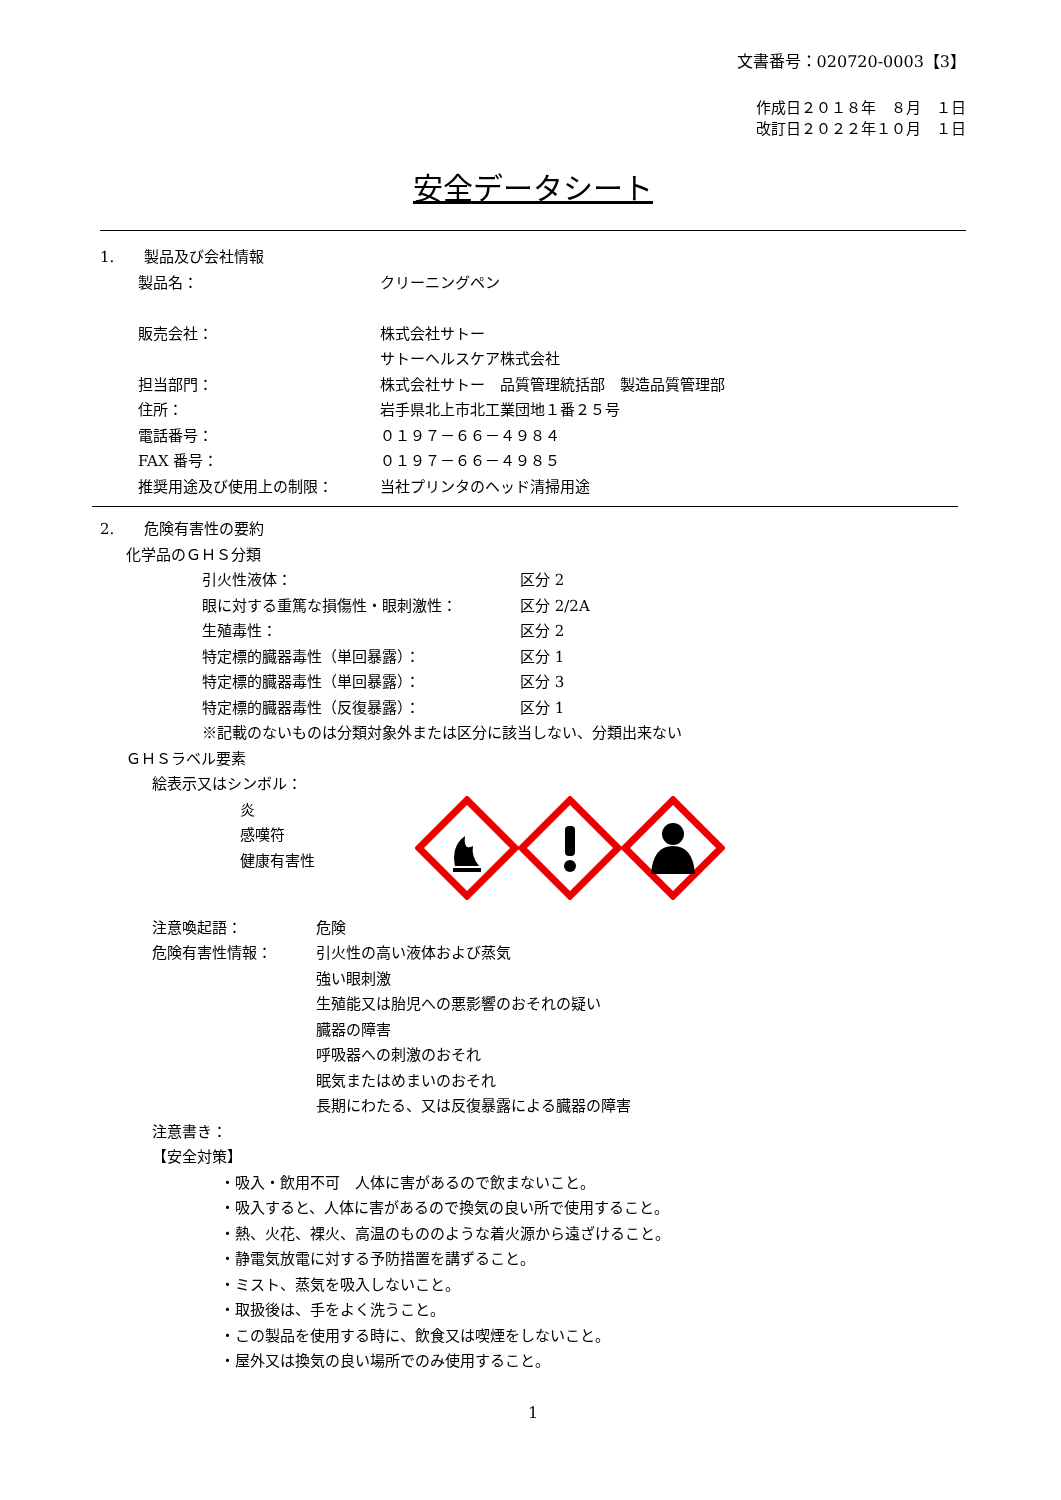文書番号：020720-0003【3】
作成日２０１８年　８月　１日
改訂日２０２２年１０月　１日
安全データシート
1.　　製品及び会社情報
製品名： クリーニングペン
販売会社： 株式会社サトー
サトーヘルスケア株式会社
担当部門： 株式会社サトー　品質管理統括部　製造品質管理部
住所： 岩手県北上市北工業団地１番２５号
電話番号： ０１９７－６６－４９８４
FAX 番号： ０１９７－６６－４９８５
推奨用途及び使用上の制限： 当社プリンタのヘッド清掃用途
2.　　危険有害性の要約
化学品のＧＨＳ分類
引火性液体： 区分 2
眼に対する重篤な損傷性・眼刺激性： 区分 2/2A
生殖毒性： 区分 2
特定標的臓器毒性（単回暴露）： 区分 1
特定標的臓器毒性（単回暴露）： 区分 3
特定標的臓器毒性（反復暴露）： 区分 1
※記載のないものは分類対象外または区分に該当しない、分類出来ない
ＧＨＳラベル要素
絵表示又はシンボル：
炎
感嘆符
健康有害性
注意喚起語： 危険
危険有害性情報： 引火性の高い液体および蒸気
強い眼刺激
生殖能又は胎児への悪影響のおそれの疑い
臓器の障害
呼吸器への刺激のおそれ
眠気またはめまいのおそれ
長期にわたる、又は反復暴露による臓器の障害
注意書き：
【安全対策】
・吸入・飲用不可　人体に害があるので飲まないこと。
・吸入すると、人体に害があるので換気の良い所で使用すること。
・熱、火花、裸火、高温のもののような着火源から遠ざけること。
・静電気放電に対する予防措置を講ずること。
・ミスト、蒸気を吸入しないこと。
・取扱後は、手をよく洗うこと。
・この製品を使用する時に、飲食又は喫煙をしないこと。
・屋外又は換気の良い場所でのみ使用すること。
1